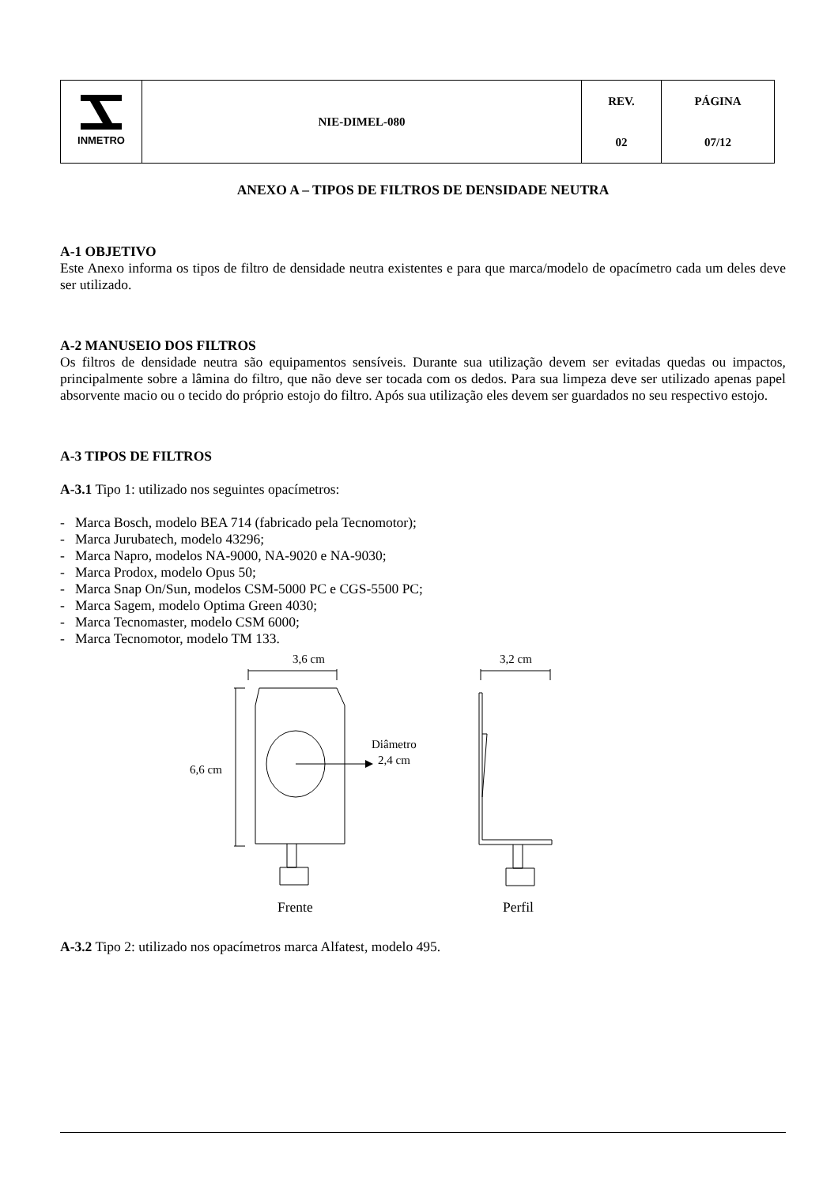| INMETRO | NIE-DIMEL-080 | REV. | PÁGINA |
| | | 02 | 07/12 |
ANEXO A – TIPOS DE FILTROS DE DENSIDADE NEUTRA
A-1 OBJETIVO
Este Anexo informa os tipos de filtro de densidade neutra existentes e para que marca/modelo de opacímetro cada um deles deve ser utilizado.
A-2 MANUSEIO DOS FILTROS
Os filtros de densidade neutra são equipamentos sensíveis. Durante sua utilização devem ser evitadas quedas ou impactos, principalmente sobre a lâmina do filtro, que não deve ser tocada com os dedos. Para sua limpeza deve ser utilizado apenas papel absorvente macio ou o tecido do próprio estojo do filtro. Após sua utilização eles devem ser guardados no seu respectivo estojo.
A-3 TIPOS DE FILTROS
A-3.1 Tipo 1: utilizado nos seguintes opacímetros:
- Marca Bosch, modelo BEA 714 (fabricado pela Tecnomotor);
- Marca Jurubatech, modelo 43296;
- Marca Napro, modelos NA-9000, NA-9020 e NA-9030;
- Marca Prodox, modelo Opus 50;
- Marca Snap On/Sun, modelos CSM-5000 PC e CGS-5500 PC;
- Marca Sagem, modelo Optima Green 4030;
- Marca Tecnomaster, modelo CSM 6000;
- Marca Tecnomotor, modelo TM 133.
3,6 cm
3,2 cm
6,6 cm
Diâmetro
2,4 cm
Frente
Perfil
A-3.2 Tipo 2: utilizado nos opacímetros marca Alfatest, modelo 495.